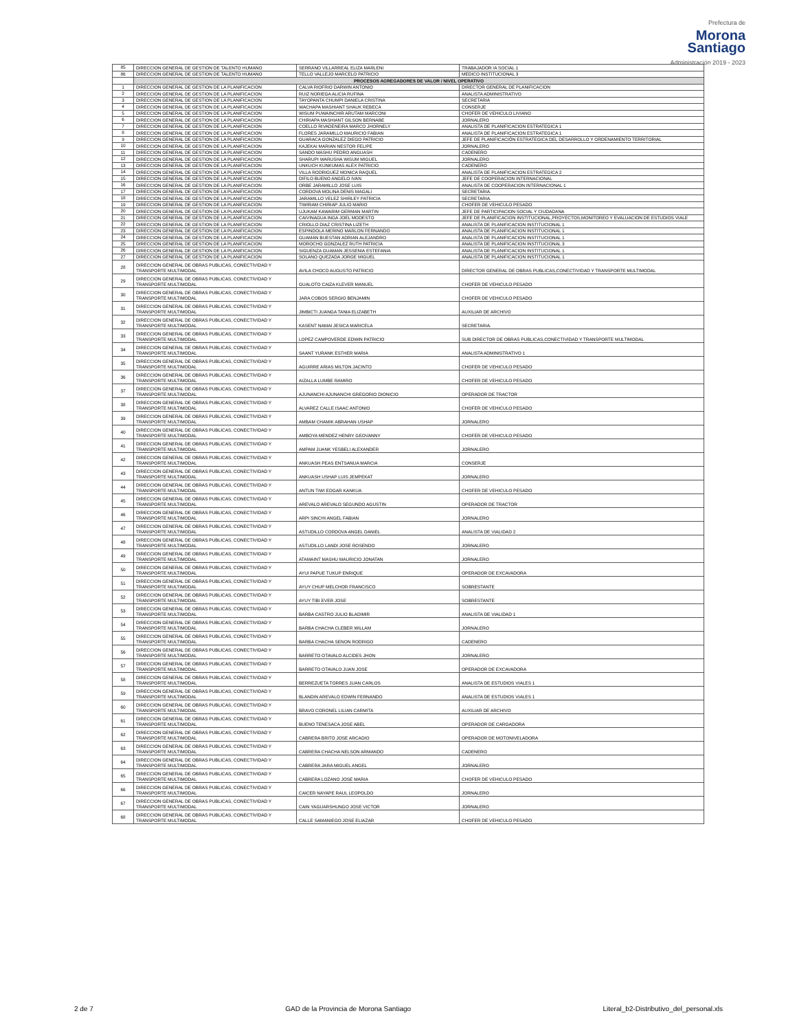Prefectura de
Morona
Santiago
Administración 2019 - 2023
| 85 | DIRECCION GENERAL DE GESTION DE TALENTO HUMANO | SERRANO VILLARREAL ELIZA MARLENI | TRABAJADOR /A SOCIAL 1 |
| 86 | DIRECCION GENERAL DE GESTION DE TALENTO HUMANO | TELLO VALLEJO MARCELO PATRICIO | MEDICO INSTITUCIONAL 3 |
| | PROCESOS AGREGADORES DE VALOR / NIVEL OPERATIVO | | |
| 1 | DIRECCION GENERAL DE GESTION DE LA PLANIFICACION | CALVA RIOFRIO DARWIN ANTONIO | DIRECTOR GENERAL DE PLANIFICACION |
| 2 | DIRECCION GENERAL DE GESTION DE LA PLANIFICACION | RUIZ NORIEGA ALICIA RUFINA | ANALISTA ADMINISTRATIVO |
| 3 | DIRECCION GENERAL DE GESTION DE LA PLANIFICACION | TAYOPANTA CHUMPI DANIELA CRISTINA | SECRETARIA |
| 4 | DIRECCION GENERAL DE GESTION DE LA PLANIFICACION | WACHAPA MASHIANT SHAUK REBECA | CONSERJE |
| 5 | DIRECCION GENERAL DE GESTION DE LA PLANIFICACION | WISUM PUWAINCHIR ARUTAM MARCONI | CHOFER DE VEHICULO LIVIANO |
| 6 | DIRECCION GENERAL DE GESTION DE LA PLANIFICACION | CHIRIAPA MASHIANT GILSON BERNABE | JORNALERO |
| 7 | DIRECCION GENERAL DE GESTION DE LA PLANIFICACION | COELLO RIVADENEIRA MARCO JHORNELY | ANALISTA DE PLANIFICACION ESTRATEGICA 1 |
| 8 | DIRECCION GENERAL DE GESTION DE LA PLANIFICACION | FLORES JARAMILLO MAURICIO FABIAN | ANALISTA DE PLANIFICACION ESTRATEGICA 1 |
| 9 | DIRECCION GENERAL DE GESTION DE LA PLANIFICACION | GUARACA GONZALEZ DIEGO PATRICIO | JEFE DE PLANIFICACIÓN ESTRATEGICA DEL DESARROLLO Y ORDENAMIENTO TERRITORIAL |
| 10 | DIRECCION GENERAL DE GESTION DE LA PLANIFICACION | KAJEKAI MARIAN NESTOR FELIPE | JORNALERO |
| 11 | DIRECCION GENERAL DE GESTION DE LA PLANIFICACION | SANDO MASHU PEDRO ANGUASH | CADENERO |
| 12 | DIRECCION GENERAL DE GESTION DE LA PLANIFICACION | SHARUPI WARUSHA WISUM MIGUEL | JORNALERO |
| 13 | DIRECCION GENERAL DE GESTION DE LA PLANIFICACION | UNKUCH KUNKUMAS ALEX PATRICIO | CADENERO |
| 14 | DIRECCION GENERAL DE GESTION DE LA PLANIFICACION | VILLA RODRIGUEZ MONICA RAQUEL | ANALISTA DE PLANIFICACION ESTRATEGICA 2 |
| 15 | DIRECCION GENERAL DE GESTION DE LA PLANIFICACION | DIFILO BUENO ANGELO IVAN | JEFE DE COOPERACION INTERNACIONAL |
| 16 | DIRECCION GENERAL DE GESTION DE LA PLANIFICACION | ORBE JARAMILLO JOSE LUIS | ANALISTA DE COOPERACION INTERNACIONAL 1 |
| 17 | DIRECCION GENERAL DE GESTION DE LA PLANIFICACION | CORDOVA MOLINA DENIS MAGALI | SECRETARIA. |
| 18 | DIRECCION GENERAL DE GESTION DE LA PLANIFICACION | JARAMILLO VELEZ SHIRLEY PATRICIA | SECRETARIA. |
| 19 | DIRECCION GENERAL DE GESTION DE LA PLANIFICACION | TIWIRAM CHIRIAP JULIO MARIO | CHOFER DE VEHICULO PESADO |
| 20 | DIRECCION GENERAL DE GESTION DE LA PLANIFICACION | UJUKAM KAWARIM GERMAN MARTIN | JEFE DE PARTICIPACION SOCIAL Y CIUDADANA |
| 21 | DIRECCION GENERAL DE GESTION DE LA PLANIFICACION | CAIVINAGUA INGA JOEL MODESTO | JEFE DE PLANIFICACION INSTITUCIONAL,PROYECTOS,MONITOREO Y EVALUACION DE ESTUDIOS VIALE |
| 22 | DIRECCION GENERAL DE GESTION DE LA PLANIFICACION | CRIOLLO DIAZ CRISTINA LIZETH | ANALISTA DE PLANIFICACION INSTITUCIONAL 1 |
| 23 | DIRECCION GENERAL DE GESTION DE LA PLANIFICACION | ESPINDOLA MERINO MARLON FERNANDO | ANALISTA DE PLANIFICACION INSTITUCIONAL 1 |
| 24 | DIRECCION GENERAL DE GESTION DE LA PLANIFICACION | GUAMAN BUESTAN ADRIAN ALEJANDRO | ANALISTA DE PLANIFICACION INSTITUCIONAL 1 |
| 25 | DIRECCION GENERAL DE GESTION DE LA PLANIFICACION | MOROCHO GONZALEZ RUTH PATRICIA | ANALISTA DE PLANIFICACION INSTITUCIONAL 3 |
| 26 | DIRECCION GENERAL DE GESTION DE LA PLANIFICACION | SIGUENZA GUAMAN JESSENIA ESTEFANIA | ANALISTA DE PLANIFICACION INSTITUCIONAL 1 |
| 27 | DIRECCION GENERAL DE GESTION DE LA PLANIFICACION | SOLANO QUEZADA JORGE MIGUEL | ANALISTA DE PLANIFICACION INSTITUCIONAL 1 |
| 28 | DIRECCION GENERAL DE OBRAS PUBLICAS, CONECTIVIDAD Y TRANSPORTE MULTIMODAL | AVILA CHOCO AUGUSTO PATRICIO | DIRECTOR GENERAL DE OBRAS PUBLICAS,CONECTIVIDAD Y TRANSPORTE MULTIMODAL |
| 29 | DIRECCION GENERAL DE OBRAS PUBLICAS, CONECTIVIDAD Y TRANSPORTE MULTIMODAL | GUALOTO CAIZA KLEVER MANUEL | CHOFER DE VEHICULO PESADO |
| 30 | DIRECCION GENERAL DE OBRAS PUBLICAS, CONECTIVIDAD Y TRANSPORTE MULTIMODAL | JARA COBOS SERGIO BENJAMIN | CHOFER DE VEHICULO PESADO |
| 31 | DIRECCION GENERAL DE OBRAS PUBLICAS, CONECTIVIDAD Y TRANSPORTE MULTIMODAL | JIMBICTI JUANGA TANIA ELIZABETH | AUXILIAR DE ARCHIVO |
| 32 | DIRECCION GENERAL DE OBRAS PUBLICAS, CONECTIVIDAD Y TRANSPORTE MULTIMODAL | KASENT NAMAI JESICA MARICELA | SECRETARIA. |
| 33 | DIRECCION GENERAL DE OBRAS PUBLICAS, CONECTIVIDAD Y TRANSPORTE MULTIMODAL | LOPEZ CAMPOVERDE EDWIN PATRICIO | SUB DIRECTOR DE OBRAS PUBLICAS,CONECTIVIDAD Y TRANSPORTE MULTIMODAL |
| 34 | DIRECCION GENERAL DE OBRAS PUBLICAS, CONECTIVIDAD Y TRANSPORTE MULTIMODAL | SAANT YURANK ESTHER MARIA | ANALISTA ADMINISTRATIVO 1 |
| 35 | DIRECCION GENERAL DE OBRAS PUBLICAS, CONECTIVIDAD Y TRANSPORTE MULTIMODAL | AGUIRRE ARIAS MILTON JACINTO | CHOFER DE VEHICULO PESADO |
| 36 | DIRECCION GENERAL DE OBRAS PUBLICAS, CONECTIVIDAD Y TRANSPORTE MULTIMODAL | AIZALLA LUMBE RAMIRO | CHOFER DE VEHICULO PESADO |
| 37 | DIRECCION GENERAL DE OBRAS PUBLICAS, CONECTIVIDAD Y TRANSPORTE MULTIMODAL | AJUNANCHI AJUNANCHI GREGORIO DIONICIO | OPERADOR DE TRACTOR |
| 38 | DIRECCION GENERAL DE OBRAS PUBLICAS, CONECTIVIDAD Y TRANSPORTE MULTIMODAL | ALVAREZ CALLE ISAAC ANTONIO | CHOFER DE VEHICULO PESADO |
| 39 | DIRECCION GENERAL DE OBRAS PUBLICAS, CONECTIVIDAD Y TRANSPORTE MULTIMODAL | AMBAM CHAMIK ABRAHAN USHAP | JORNALERO |
| 40 | DIRECCION GENERAL DE OBRAS PUBLICAS, CONECTIVIDAD Y TRANSPORTE MULTIMODAL | AMBOYA MENDEZ HENRY GEOVANNY | CHOFER DE VEHICULO PESADO |
| 41 | DIRECCION GENERAL DE OBRAS PUBLICAS, CONECTIVIDAD Y TRANSPORTE MULTIMODAL | AMPAM JUANK YESBELI ALEXANDER | JORNALERO |
| 42 | DIRECCION GENERAL DE OBRAS PUBLICAS, CONECTIVIDAD Y TRANSPORTE MULTIMODAL | ANKUASH PEAS ENTSANUA MARCIA | CONSERJE |
| 43 | DIRECCION GENERAL DE OBRAS PUBLICAS, CONECTIVIDAD Y TRANSPORTE MULTIMODAL | ANKUASH USHAP LUIS JEMPEKAT | JORNALERO |
| 44 | DIRECCION GENERAL DE OBRAS PUBLICAS, CONECTIVIDAD Y TRANSPORTE MULTIMODAL | ANTUN TIWI EDGAR KANKUA | CHOFER DE VEHICULO PESADO |
| 45 | DIRECCION GENERAL DE OBRAS PUBLICAS, CONECTIVIDAD Y TRANSPORTE MULTIMODAL | AREVALO AREVALO SEGUNDO AGUSTIN | OPERADOR DE TRACTOR |
| 46 | DIRECCION GENERAL DE OBRAS PUBLICAS, CONECTIVIDAD Y TRANSPORTE MULTIMODAL | ARPI SINCHI ANGEL FABIAN | JORNALERO |
| 47 | DIRECCION GENERAL DE OBRAS PUBLICAS, CONECTIVIDAD Y TRANSPORTE MULTIMODAL | ASTUDILLO CORDOVA ANGEL DANIEL | ANALISTA DE VIALIDAD 2 |
| 48 | DIRECCION GENERAL DE OBRAS PUBLICAS, CONECTIVIDAD Y TRANSPORTE MULTIMODAL | ASTUDILLO LANDI JOSE ROSENDO | JORNALERO |
| 49 | DIRECCION GENERAL DE OBRAS PUBLICAS, CONECTIVIDAD Y TRANSPORTE MULTIMODAL | ATAMAINT MASHU MAURICIO JONATAN | JORNALERO |
| 50 | DIRECCION GENERAL DE OBRAS PUBLICAS, CONECTIVIDAD Y TRANSPORTE MULTIMODAL | AYUI PAPUE TUKUP ENRIQUE | OPERADOR DE EXCAVADORA |
| 51 | DIRECCION GENERAL DE OBRAS PUBLICAS, CONECTIVIDAD Y TRANSPORTE MULTIMODAL | AYUY CHUP MELCHOR FRANCISCO | SOBRESTANTE |
| 52 | DIRECCION GENERAL DE OBRAS PUBLICAS, CONECTIVIDAD Y TRANSPORTE MULTIMODAL | AYUY TIBI EVER JOSE | SOBRESTANTE |
| 53 | DIRECCION GENERAL DE OBRAS PUBLICAS, CONECTIVIDAD Y TRANSPORTE MULTIMODAL | BARBA CASTRO JULIO BLADIMIR | ANALISTA DE VIALIDAD 1 |
| 54 | DIRECCION GENERAL DE OBRAS PUBLICAS, CONECTIVIDAD Y TRANSPORTE MULTIMODAL | BARBA CHACHA CLEBER WILLAM | JORNALERO |
| 55 | DIRECCION GENERAL DE OBRAS PUBLICAS, CONECTIVIDAD Y TRANSPORTE MULTIMODAL | BARBA CHACHA SENON RODRIGO | CADENERO |
| 56 | DIRECCION GENERAL DE OBRAS PUBLICAS, CONECTIVIDAD Y TRANSPORTE MULTIMODAL | BARRETO OTAVALO ALCIDES JHON | JORNALERO |
| 57 | DIRECCION GENERAL DE OBRAS PUBLICAS, CONECTIVIDAD Y TRANSPORTE MULTIMODAL | BARRETO OTAVALO JUAN JOSE | OPERADOR DE EXCAVADORA |
| 58 | DIRECCION GENERAL DE OBRAS PUBLICAS, CONECTIVIDAD Y TRANSPORTE MULTIMODAL | BERREZUETA TORRES JUAN CARLOS | ANALISTA DE ESTUDIOS VIALES 1 |
| 59 | DIRECCION GENERAL DE OBRAS PUBLICAS, CONECTIVIDAD Y TRANSPORTE MULTIMODAL | BLANDIN AREVALO EDWIN FERNANDO | ANALISTA DE ESTUDIOS VIALES 1 |
| 60 | DIRECCION GENERAL DE OBRAS PUBLICAS, CONECTIVIDAD Y TRANSPORTE MULTIMODAL | BRAVO CORONEL LILIAN CARMITA | AUXILIAR DE ARCHIVO |
| 61 | DIRECCION GENERAL DE OBRAS PUBLICAS, CONECTIVIDAD Y TRANSPORTE MULTIMODAL | BUENO TENESACA JOSE ABEL | OPERADOR DE CARGADORA |
| 62 | DIRECCION GENERAL DE OBRAS PUBLICAS, CONECTIVIDAD Y TRANSPORTE MULTIMODAL | CABRERA BRITO JOSE ARCADIO | OPERADOR DE MOTONIVELADORA |
| 63 | DIRECCION GENERAL DE OBRAS PUBLICAS, CONECTIVIDAD Y TRANSPORTE MULTIMODAL | CABRERA CHACHA NELSON ARMANDO | CADENERO |
| 64 | DIRECCION GENERAL DE OBRAS PUBLICAS, CONECTIVIDAD Y TRANSPORTE MULTIMODAL | CABRERA JARA MIGUEL ANGEL | JORNALERO |
| 65 | DIRECCION GENERAL DE OBRAS PUBLICAS, CONECTIVIDAD Y TRANSPORTE MULTIMODAL | CABRERA LOZANO JOSE MARIA | CHOFER DE VEHICULO PESADO |
| 66 | DIRECCION GENERAL DE OBRAS PUBLICAS, CONECTIVIDAD Y TRANSPORTE MULTIMODAL | CAICER NAYAPE RAUL LEOPOLDO | JORNALERO |
| 67 | DIRECCION GENERAL DE OBRAS PUBLICAS, CONECTIVIDAD Y TRANSPORTE MULTIMODAL | CAIN YAGUARSHUNGO JOSE VICTOR | JORNALERO |
| 68 | DIRECCION GENERAL DE OBRAS PUBLICAS, CONECTIVIDAD Y TRANSPORTE MULTIMODAL | CALLE SAMANIEGO JOSE ELIAZAR | CHOFER DE VEHICULO PESADO |
2 de 7 GAD de la Provincia de Morona Santiago Literal_b2-Distributivo_del_personal.xls